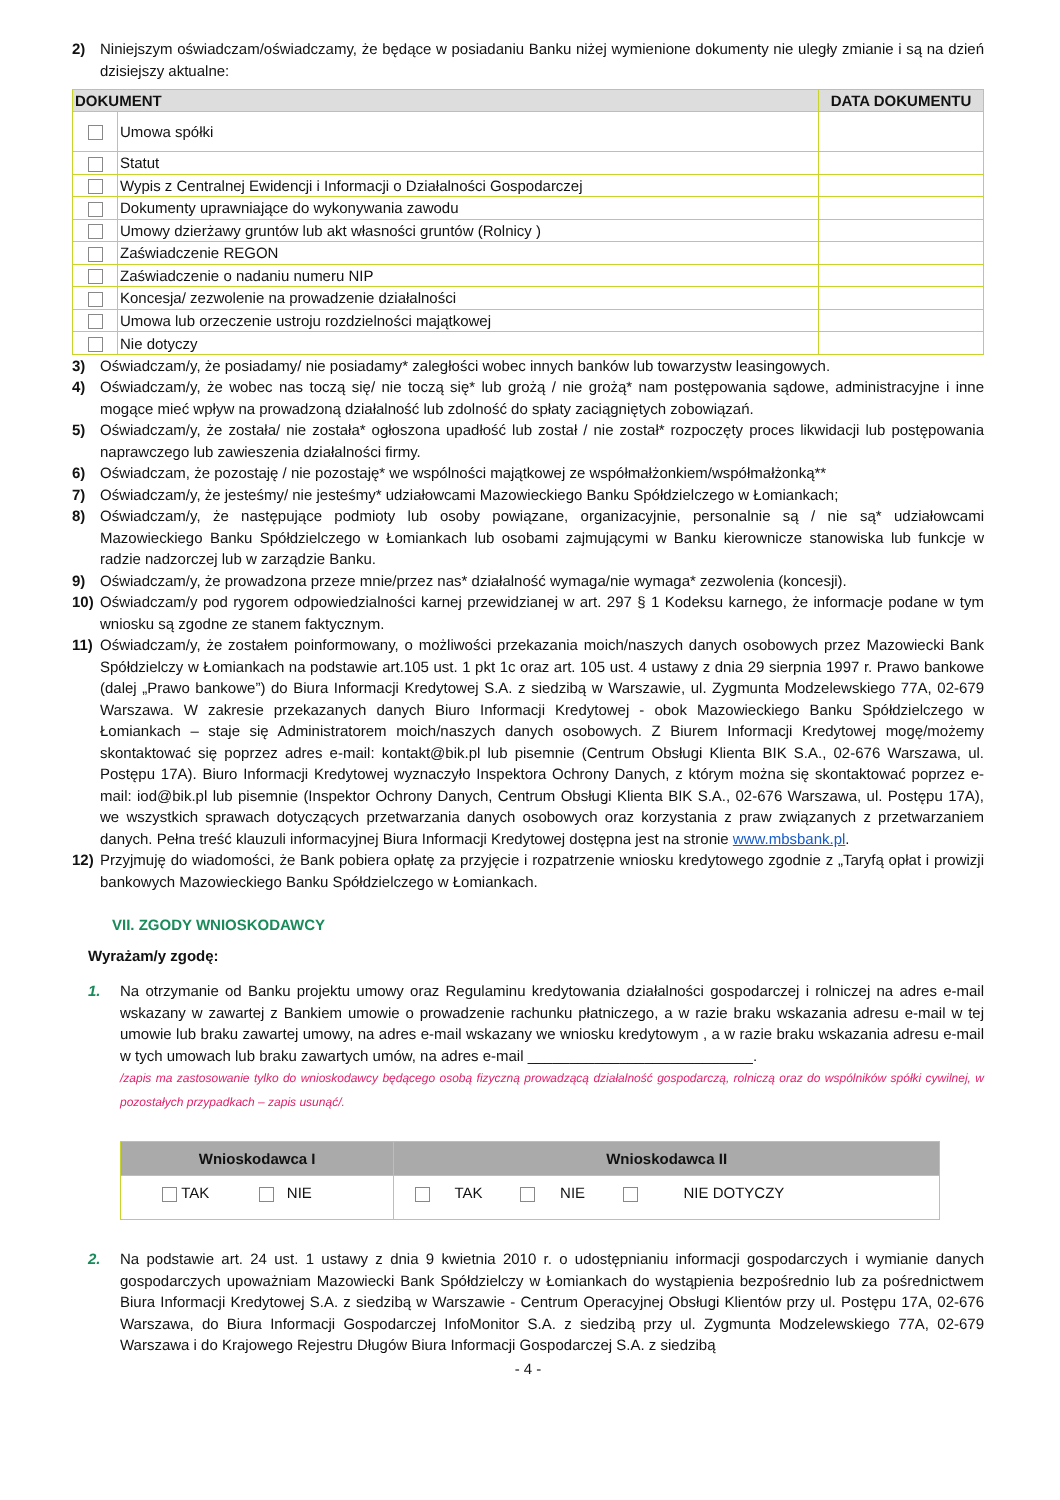2) Niniejszym oświadczam/oświadczamy, że będące w posiadaniu Banku niżej wymienione dokumenty nie uległy zmianie i są na dzień dzisiejszy aktualne:
| DOKUMENT | | DATA DOKUMENTU |
| --- | --- | --- |
| | Umowa spółki | |
| | Statut | |
| | Wypis z Centralnej Ewidencji i Informacji o Działalności Gospodarczej | |
| | Dokumenty uprawniające do wykonywania zawodu | |
| | Umowy dzierżawy gruntów lub akt własności gruntów (Rolnicy ) | |
| | Zaświadczenie REGON | |
| | Zaświadczenie o nadaniu numeru NIP | |
| | Koncesja/ zezwolenie na prowadzenie działalności | |
| | Umowa lub orzeczenie ustroju rozdzielności majątkowej | |
| | Nie dotyczy | |
3) Oświadczam/y, że posiadamy/ nie posiadamy* zaległości wobec innych banków lub towarzystw leasingowych.
4) Oświadczam/y, że wobec nas toczą się/ nie toczą się* lub grożą / nie grożą* nam postępowania sądowe, administracyjne i inne mogące mieć wpływ na prowadzoną działalność lub zdolność do spłaty zaciągniętych zobowiązań.
5) Oświadczam/y, że została/ nie została* ogłoszona upadłość lub został / nie został* rozpoczęty proces likwidacji lub postępowania naprawczego lub zawieszenia działalności firmy.
6) Oświadczam, że pozostaję / nie pozostaję* we wspólności majątkowej ze współmałżonkiem/współmałżonką**
7) Oświadczam/y, że jesteśmy/ nie jesteśmy* udziałowcami Mazowieckiego Banku Spółdzielczego w Łomiankach;
8) Oświadczam/y, że następujące podmioty lub osoby powiązane, organizacyjnie, personalnie są / nie są* udziałowcami Mazowieckiego Banku Spółdzielczego w Łomiankach lub osobami zajmującymi w Banku kierownicze stanowiska lub funkcje w radzie nadzorczej lub w zarządzie Banku.
9) Oświadczam/y, że prowadzona przeze mnie/przez nas* działalność wymaga/nie wymaga* zezwolenia (koncesji).
10) Oświadczam/y pod rygorem odpowiedzialności karnej przewidzianej w art. 297 § 1 Kodeksu karnego, że informacje podane w tym wniosku są zgodne ze stanem faktycznym.
11) Oświadczam/y, że zostałem poinformowany, o możliwości przekazania moich/naszych danych osobowych przez Mazowiecki Bank Spółdzielczy w Łomiankach na podstawie art.105 ust. 1 pkt 1c oraz art. 105 ust. 4 ustawy z dnia 29 sierpnia 1997 r. Prawo bankowe (dalej „Prawo bankowe”) do Biura Informacji Kredytowej S.A. z siedzibą w Warszawie, ul. Zygmunta Modzelewskiego 77A, 02-679 Warszawa. W zakresie przekazanych danych Biuro Informacji Kredytowej - obok Mazowieckiego Banku Spółdzielczego w Łomiankach – staje się Administratorem moich/naszych danych osobowych. Z Biurem Informacji Kredytowej mogę/możemy skontaktować się poprzez adres e-mail: kontakt@bik.pl lub pisemnie (Centrum Obsługi Klienta BIK S.A., 02-676 Warszawa, ul. Postępu 17A). Biuro Informacji Kredytowej wyznaczyło Inspektora Ochrony Danych, z którym można się skontaktować poprzez e-mail: iod@bik.pl lub pisemnie (Inspektor Ochrony Danych, Centrum Obsługi Klienta BIK S.A., 02-676 Warszawa, ul. Postępu 17A), we wszystkich sprawach dotyczących przetwarzania danych osobowych oraz korzystania z praw związanych z przetwarzaniem danych. Pełna treść klauzuli informacyjnej Biura Informacji Kredytowej dostępna jest na stronie www.mbsbank.pl.
12) Przyjmuję do wiadomości, że Bank pobiera opłatę za przyjęcie i rozpatrzenie wniosku kredytowego zgodnie z „Taryfą opłat i prowizji bankowych Mazowieckiego Banku Spółdzielczego w Łomiankach.
VII. ZGODY WNIOSKODAWCY
Wyrażam/y zgodę:
1. Na otrzymanie od Banku projektu umowy oraz Regulaminu kredytowania działalności gospodarczej i rolniczej na adres e-mail wskazany w zawartej z Bankiem umowie o prowadzenie rachunku płatniczego, a w razie braku wskazania adresu e-mail w tej umowie lub braku zawartej umowy, na adres e-mail wskazany we wniosku kredytowym , a w razie braku wskazania adresu e-mail w tych umowach lub braku zawartych umów, na adres e-mail ___________________________.
/zapis ma zastosowanie tylko do wnioskodawcy będącego osobą fizyczną prowadzącą działalność gospodarczą, rolniczą oraz do wspólników spółki cywilnej, w pozostałych przypadkach – zapis usunąć/.
| Wnioskodawca I | Wnioskodawca II |
| --- | --- |
| TAK NIE | TAK NIE NIE DOTYCZY |
2. Na podstawie art. 24 ust. 1 ustawy z dnia 9 kwietnia 2010 r. o udostępnianiu informacji gospodarczych i wymianie danych gospodarczych upoważniam Mazowiecki Bank Spółdzielczy w Łomiankach do wystąpienia bezpośrednio lub za pośrednictwem Biura Informacji Kredytowej S.A. z siedzibą w Warszawie - Centrum Operacyjnej Obsługi Klientów przy ul. Postępu 17A, 02-676 Warszawa, do Biura Informacji Gospodarczej InfoMonitor S.A. z siedzibą przy ul. Zygmunta Modzelewskiego 77A, 02-679 Warszawa i do Krajowego Rejestru Długów Biura Informacji Gospodarczej S.A. z siedzibą
- 4 -